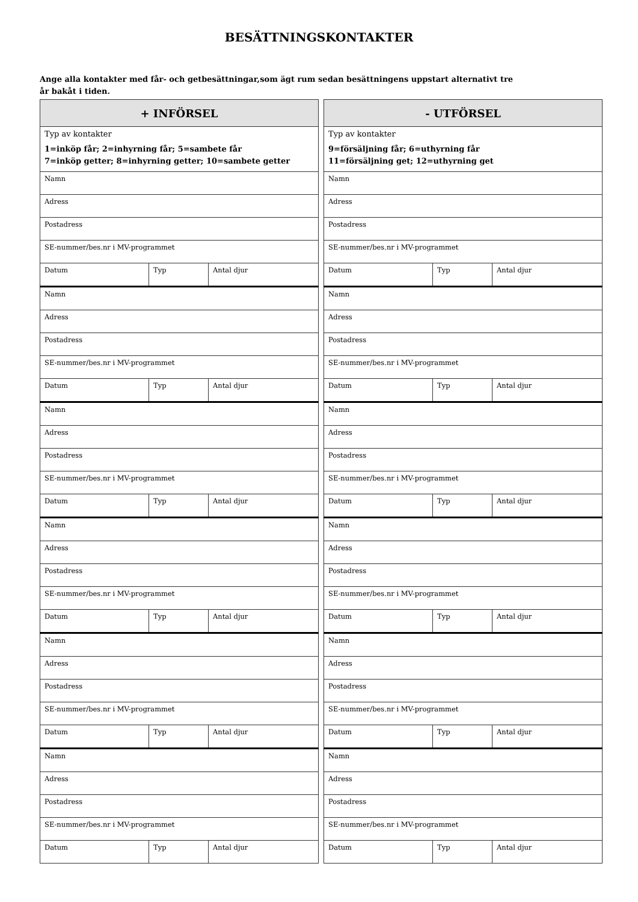BESÄTTNINGSKONTAKTER
Ange alla kontakter med får- och getbesättningar,som ägt rum sedan besättningens uppstart alternativt tre år bakåt i tiden.
| + INFÖRSEL | | |
| --- | --- | --- |
| Typ av kontakter 1=inköp får; 2=inhyrning får; 5=sambete får 7=inköp getter; 8=inhyrning getter; 10=sambete getter | | |
| Namn | | |
| Adress | | |
| Postadress | | |
| SE-nummer/bes.nr i MV-programmet | | |
| Datum | Typ | Antal djur |
| Namn | | |
| Adress | | |
| Postadress | | |
| SE-nummer/bes.nr i MV-programmet | | |
| Datum | Typ | Antal djur |
| Namn | | |
| Adress | | |
| Postadress | | |
| SE-nummer/bes.nr i MV-programmet | | |
| Datum | Typ | Antal djur |
| Namn | | |
| Adress | | |
| Postadress | | |
| SE-nummer/bes.nr i MV-programmet | | |
| Datum | Typ | Antal djur |
| Namn | | |
| Adress | | |
| Postadress | | |
| SE-nummer/bes.nr i MV-programmet | | |
| Datum | Typ | Antal djur |
| Namn | | |
| Adress | | |
| Postadress | | |
| SE-nummer/bes.nr i MV-programmet | | |
| Datum | Typ | Antal djur |
| - UTFÖRSEL | | |
| --- | --- | --- |
| Typ av kontakter 9=försäljning får; 6=uthyrning får 11=försäljning get; 12=uthyrning get | | |
| Namn | | |
| Adress | | |
| Postadress | | |
| SE-nummer/bes.nr i MV-programmet | | |
| Datum | Typ | Antal djur |
| Namn | | |
| Adress | | |
| Postadress | | |
| SE-nummer/bes.nr i MV-programmet | | |
| Datum | Typ | Antal djur |
| Namn | | |
| Adress | | |
| Postadress | | |
| SE-nummer/bes.nr i MV-programmet | | |
| Datum | Typ | Antal djur |
| Namn | | |
| Adress | | |
| Postadress | | |
| SE-nummer/bes.nr i MV-programmet | | |
| Datum | Typ | Antal djur |
| Namn | | |
| Adress | | |
| Postadress | | |
| SE-nummer/bes.nr i MV-programmet | | |
| Datum | Typ | Antal djur |
| Namn | | |
| Adress | | |
| Postadress | | |
| SE-nummer/bes.nr i MV-programmet | | |
| Datum | Typ | Antal djur |